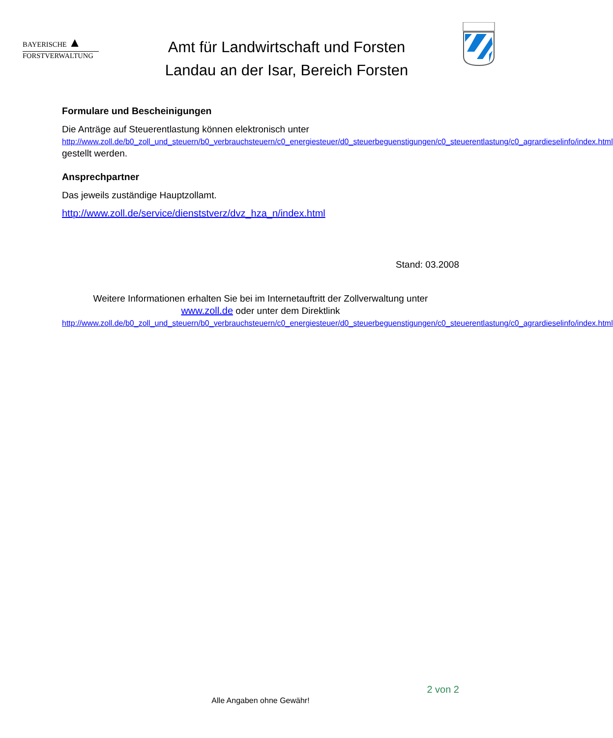BAYERISCHE ▲
FORSTVERWALTUNG
Amt für Landwirtschaft und Forsten
Landau an der Isar, Bereich Forsten
Formulare und Bescheinigungen
Die Anträge auf Steuerentlastung können elektronisch unter
http://www.zoll.de/b0_zoll_und_steuern/b0_verbrauchsteuern/c0_energiesteuer/d0_steuerbeguenstigungen/c0_steuerentlastung/c0_agrardieselinfo/index.html gestellt werden.
Ansprechpartner
Das jeweils zuständige Hauptzollamt.
http://www.zoll.de/service/dienststverz/dvz_hza_n/index.html
Stand: 03.2008
Weitere Informationen erhalten Sie bei im Internetauftritt der Zollverwaltung unter
www.zoll.de oder unter dem Direktlink
http://www.zoll.de/b0_zoll_und_steuern/b0_verbrauchsteuern/c0_energiesteuer/d0_steuerbeguenstigungen/c0_steuerentlastung/c0_agrardieselinfo/index.html
2 von 2
Alle Angaben ohne Gewähr!